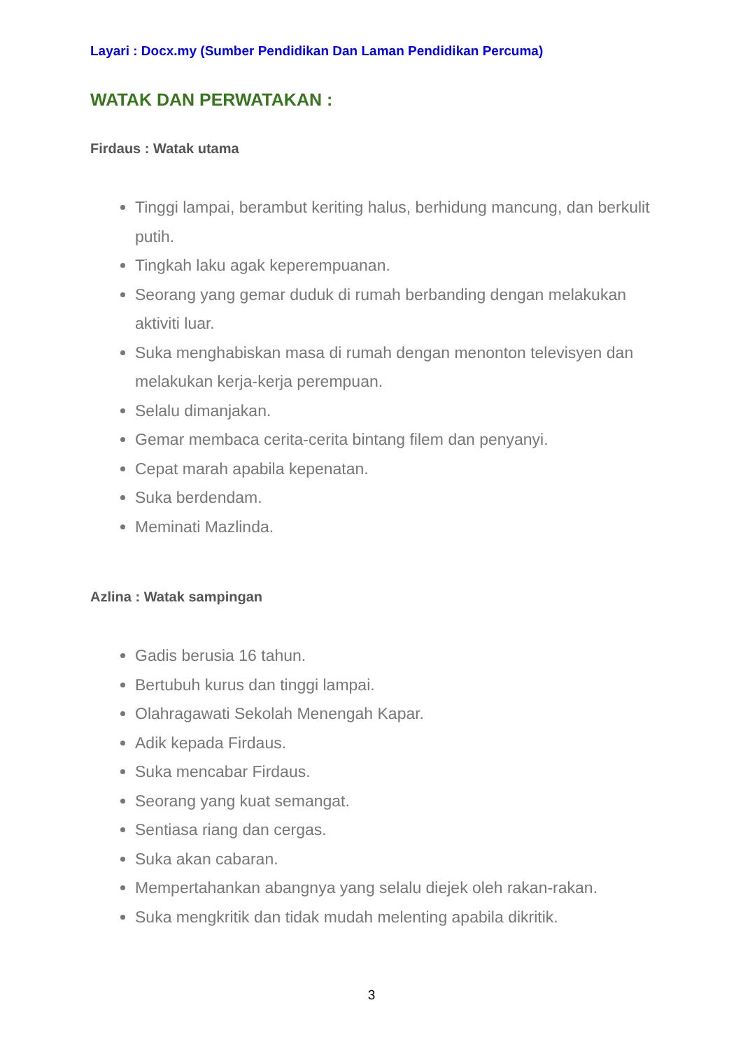Layari : Docx.my (Sumber Pendidikan Dan Laman Pendidikan Percuma)
WATAK DAN PERWATAKAN :
Firdaus : Watak utama
Tinggi lampai, berambut keriting halus, berhidung mancung, dan berkulit putih.
Tingkah laku agak keperempuanan.
Seorang yang gemar duduk di rumah berbanding dengan melakukan aktiviti luar.
Suka menghabiskan masa di rumah dengan menonton televisyen dan melakukan kerja-kerja perempuan.
Selalu dimanjakan.
Gemar membaca cerita-cerita bintang filem dan penyanyi.
Cepat marah apabila kepenatan.
Suka berdendam.
Meminati Mazlinda.
Azlina : Watak sampingan
Gadis berusia 16 tahun.
Bertubuh kurus dan tinggi lampai.
Olahragawati Sekolah Menengah Kapar.
Adik kepada Firdaus.
Suka mencabar Firdaus.
Seorang yang kuat semangat.
Sentiasa riang dan cergas.
Suka akan cabaran.
Mempertahankan abangnya yang selalu diejek oleh rakan-rakan.
Suka mengkritik dan tidak mudah melenting apabila dikritik.
3